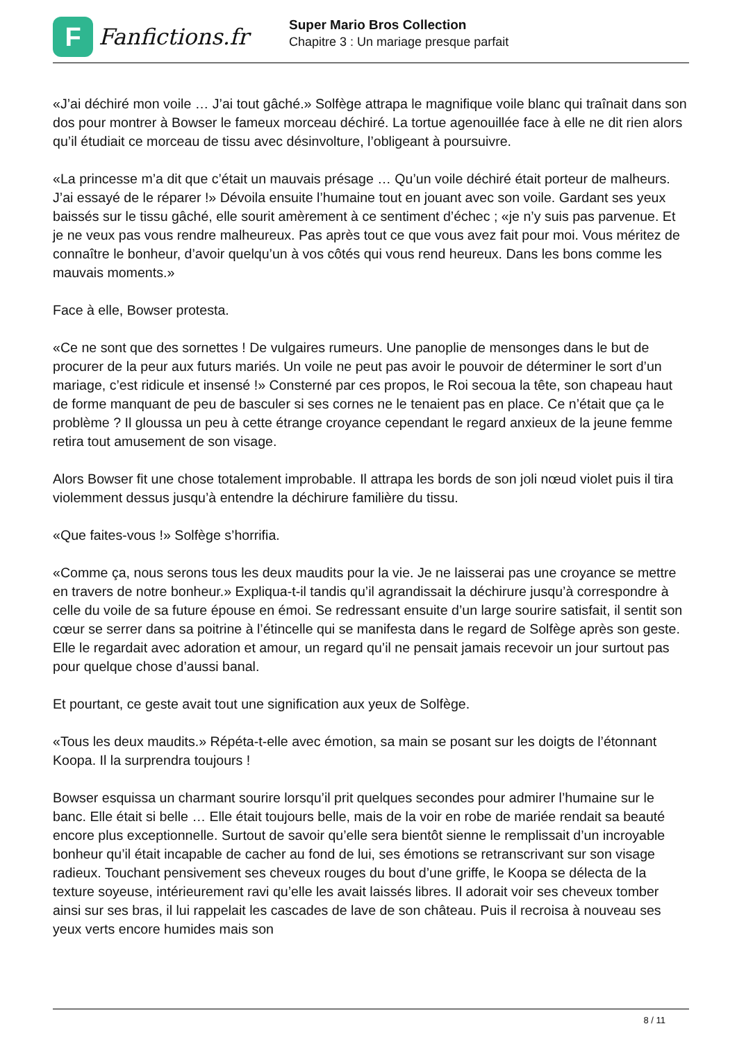F
Fanfictions.fr
Super Mario Bros Collection
Chapitre 3 : Un mariage presque parfait
«J’ai déchiré mon voile … J’ai tout gâché.» Solfège attrapa le magnifique voile blanc qui traînait dans son dos pour montrer à Bowser le fameux morceau déchiré. La tortue agenouillée face à elle ne dit rien alors qu’il étudiait ce morceau de tissu avec désinvolture, l’obligeant à poursuivre.
«La princesse m’a dit que c’était un mauvais présage … Qu’un voile déchiré était porteur de malheurs. J’ai essayé de le réparer !» Dévoila ensuite l’humaine tout en jouant avec son voile. Gardant ses yeux baissés sur le tissu gâché, elle sourit amèrement à ce sentiment d’échec ; «je n’y suis pas parvenue. Et je ne veux pas vous rendre malheureux. Pas après tout ce que vous avez fait pour moi. Vous méritez de connaître le bonheur, d’avoir quelqu’un à vos côtés qui vous rend heureux. Dans les bons comme les mauvais moments.»
Face à elle, Bowser protesta.
«Ce ne sont que des sornettes ! De vulgaires rumeurs. Une panoplie de mensonges dans le but de procurer de la peur aux futurs mariés. Un voile ne peut pas avoir le pouvoir de déterminer le sort d’un mariage, c’est ridicule et insensé !» Consterné par ces propos, le Roi secoua la tête, son chapeau haut de forme manquant de peu de basculer si ses cornes ne le tenaient pas en place. Ce n’était que ça le problème ? Il gloussa un peu à cette étrange croyance cependant le regard anxieux de la jeune femme retira tout amusement de son visage.
Alors Bowser fit une chose totalement improbable. Il attrapa les bords de son joli nœud violet puis il tira violemment dessus jusqu’à entendre la déchirure familière du tissu.
«Que faites-vous !» Solfège s’horrifia.
«Comme ça, nous serons tous les deux maudits pour la vie. Je ne laisserai pas une croyance se mettre en travers de notre bonheur.» Expliqua-t-il tandis qu’il agrandissait la déchirure jusqu’à correspondre à celle du voile de sa future épouse en émoi. Se redressant ensuite d’un large sourire satisfait, il sentit son cœur se serrer dans sa poitrine à l’étincelle qui se manifesta dans le regard de Solfège après son geste. Elle le regardait avec adoration et amour, un regard qu’il ne pensait jamais recevoir un jour surtout pas pour quelque chose d’aussi banal.
Et pourtant, ce geste avait tout une signification aux yeux de Solfège.
«Tous les deux maudits.» Répéta-t-elle avec émotion, sa main se posant sur les doigts de l’étonnant Koopa. Il la surprendra toujours !
Bowser esquissa un charmant sourire lorsqu’il prit quelques secondes pour admirer l’humaine sur le banc. Elle était si belle … Elle était toujours belle, mais de la voir en robe de mariée rendait sa beauté encore plus exceptionnelle. Surtout de savoir qu’elle sera bientôt sienne le remplissait d’un incroyable bonheur qu’il était incapable de cacher au fond de lui, ses émotions se retranscrivant sur son visage radieux. Touchant pensivement ses cheveux rouges du bout d’une griffe, le Koopa se délecta de la texture soyeuse, intérieurement ravi qu’elle les avait laissés libres. Il adorait voir ses cheveux tomber ainsi sur ses bras, il lui rappelait les cascades de lave de son château. Puis il recroisa à nouveau ses yeux verts encore humides mais son
8 / 11